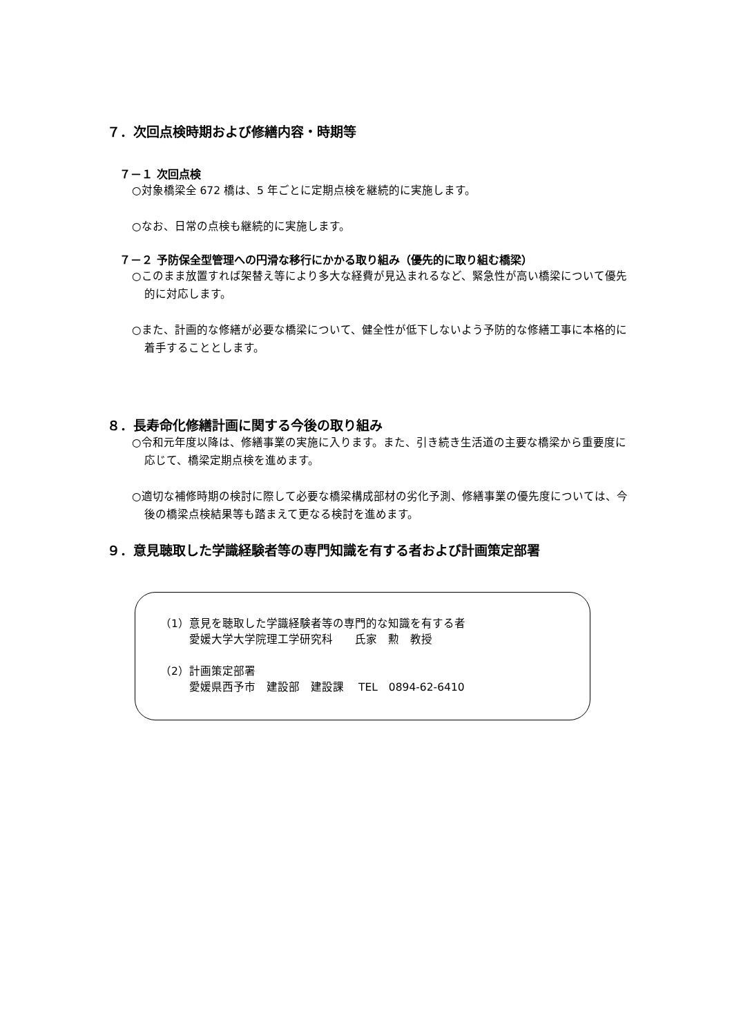７．次回点検時期および修繕内容・時期等
７－１ 次回点検
○対象橋梁全 672 橋は、5 年ごとに定期点検を継続的に実施します。
○なお、日常の点検も継続的に実施します。
７－２ 予防保全型管理への円滑な移行にかかる取り組み（優先的に取り組む橋梁）
○このまま放置すれば架替え等により多大な経費が見込まれるなど、緊急性が高い橋梁について優先的に対応します。
○また、計画的な修繕が必要な橋梁について、健全性が低下しないよう予防的な修繕工事に本格的に着手することとします。
８．長寿命化修繕計画に関する今後の取り組み
○令和元年度以降は、修繕事業の実施に入ります。また、引き続き生活道の主要な橋梁から重要度に応じて、橋梁定期点検を進めます。
○適切な補修時期の検討に際して必要な橋梁構成部材の劣化予測、修繕事業の優先度については、今後の橋梁点検結果等も踏まえて更なる検討を進めます。
９．意見聴取した学識経験者等の専門知識を有する者および計画策定部署
（1）意見を聴取した学識経験者等の専門的な知識を有する者
愛媛大学大学院理工学研究科　　氏家　勲　教授
（2）計画策定部署
愛媛県西予市　建設部　建設課　 TEL　0894-62-6410